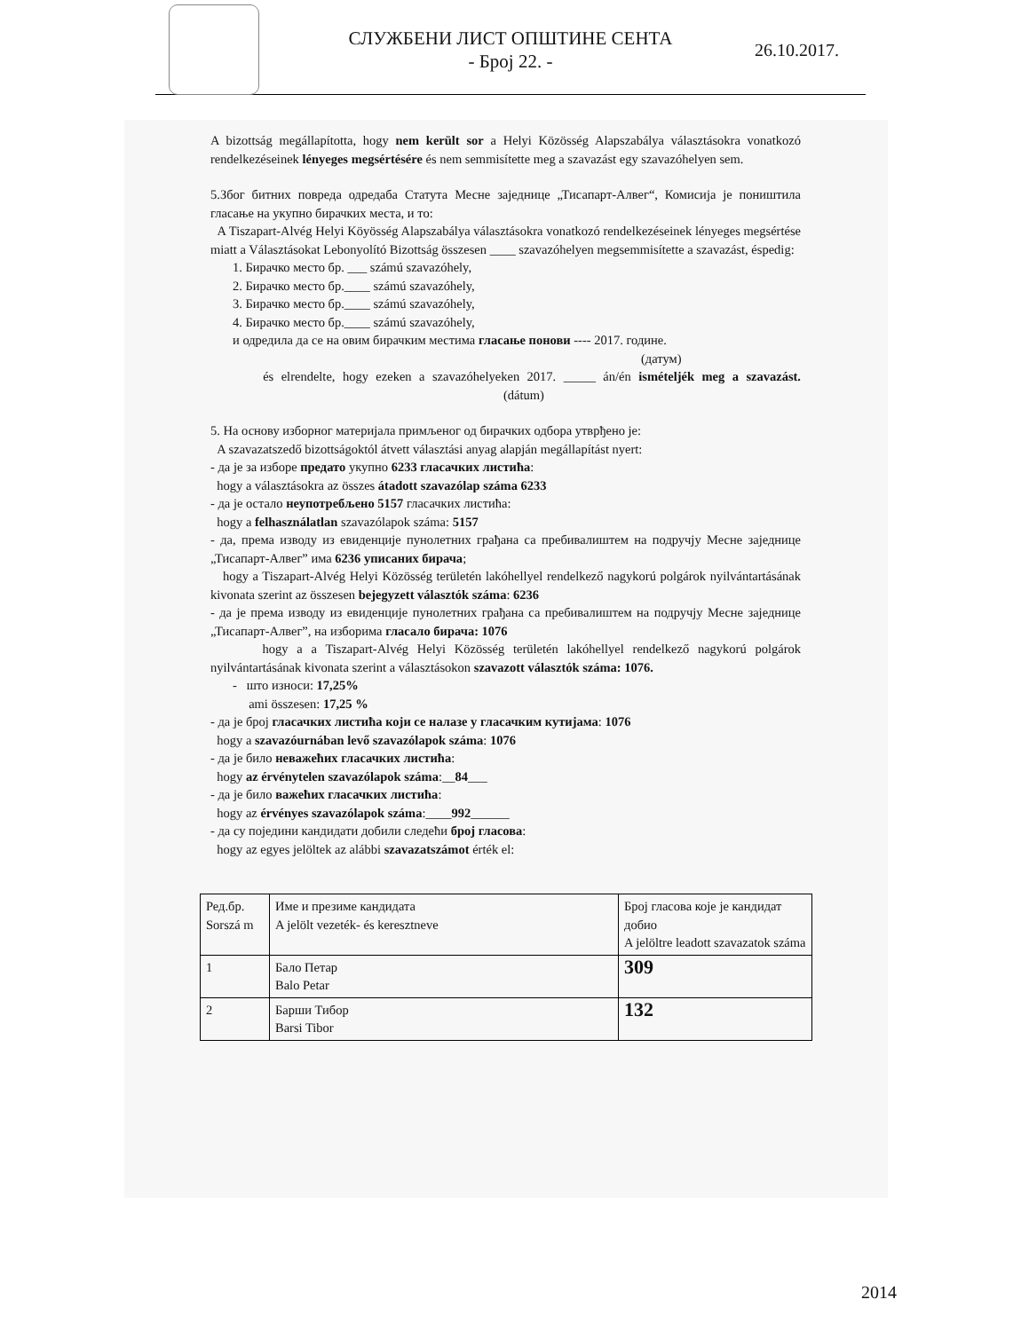СЛУЖБЕНИ ЛИСТ ОПШТИНЕ СЕНТА
- Број 22. -
26.10.2017.
A bizottság megállapította, hogy nem került sor a Helyi Közösség Alapszabálya választásokra vonatkozó rendelkezéseinek lényeges megsértésére és nem semmisítette meg a szavazást egy szavazóhelyen sem.
5.Због битних повреда одредаба Статута Месне заједнице „Тисапарт-Алвег“, Комисија је поништила гласање на укупно бирачких места, и то:
A Tiszapart-Alvég Helyi Köyösség Alapszabálya választásokra vonatkozó rendelkezéseinek lényeges megsértése miatt a Választásokat Lebonyolító Bizottság összesen ____ szavazóhelyen megsemmisítette a szavazást, éspedig:
1. Бирачко место бр. ___ számú szavazóhely,
2. Бирачко место бр.____ számú szavazóhely,
3. Бирачко место бр.____ számú szavazóhely,
4. Бирачко место бр.____ számú szavazóhely,
и одредила да се на овим бирачким местима гласање понови ---- 2017. године.
(датум)
és elrendelte, hogy ezeken a szavazóhelyeken 2017. _____ án/én ismételjék meg a szavazást. (dátum)
5. На основу изборног материјала примљеног од бирачких одбора утврђено је:
A szavazatszedő bizottságoktól átvett választási anyag alapján megállapítást nyert:
- да је за изборе предато укупно 6233 гласачких листића:
hogy a választásokra az összes átadott szavazólap száma 6233
- да је остало неупотребљено 5157 гласачких листића:
hogy a felhasználatlan szavazólapok száma: 5157
- да, према изводу из евиденције пунолетних грађана са пребивалиштем на подручју Месне заједнице „Тисапарт-Алвег” има 6236 уписаних бирача;
hogy a Tiszapart-Alvég Helyi Közösség területén lakóhellyel rendelkező nagykorú polgárok nyilvántartásának kivonata szerint az összesen bejegyzett választók száma: 6236
- да је према изводу из евиденције пунолетних грађана са пребивалиштем на подручју Месне заједнице „Тисапарт-Алвег”, на изборима гласало бирача: 1076
hogy a a Tiszapart-Alvég Helyi Közösség területén lakóhellyel rendelkező nagykorú polgárok nyilvántartásának kivonata szerint a választásokon szavazott választók száma: 1076.
- што износи: 17,25%
ami összesen: 17,25 %
- да је број гласачких листића који се налазе у гласачким кутијама: 1076
hogy a szavazóurnában levő szavazólapok száma: 1076
- да је било неважећих гласачких листића:
hogy az érvénytelen szavazólapok száma:__84___
- да је било важећих гласачких листића:
hogy az érvényes szavazólapok száma:____992______
- да су поједини кандидати добили следећи број гласова:
hogy az egyes jelöltek az alábbi szavazatszámot érték el:
| Ред.бр. Sorszá m | Име и презиме кандидата A jelölt vezeték- és keresztneve | Број гласова које је кандидат добио A jelöltre leadott szavazatok száma |
| 1 | Бало Петар Balo Petar | 309 |
| 2 | Барши Тибор Barsi Tibor | 132 |
2014